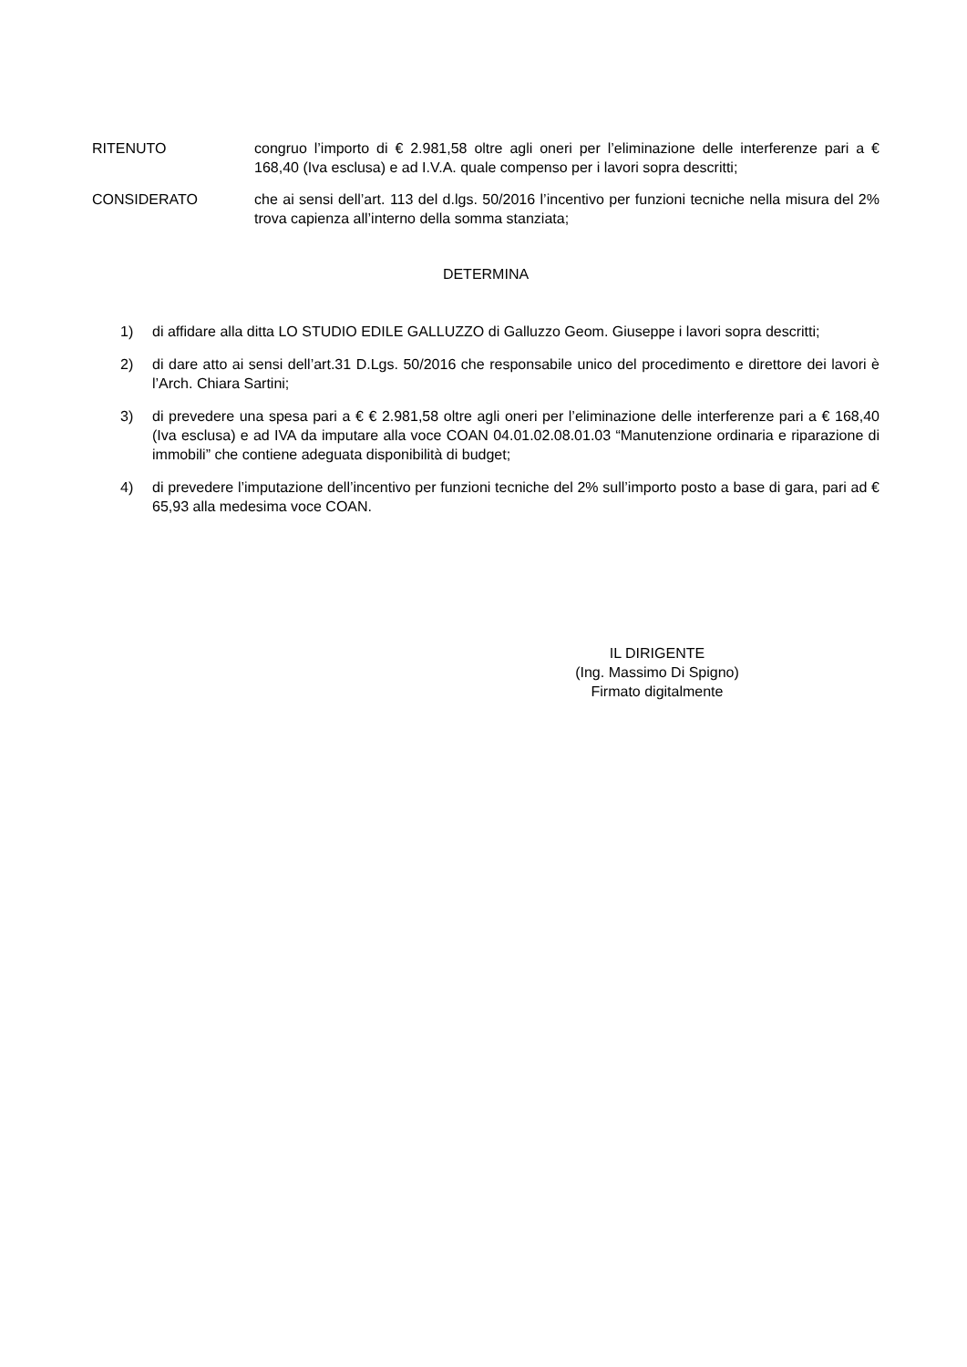RITENUTO congruo l’importo di € 2.981,58 oltre agli oneri per l’eliminazione delle interferenze pari a € 168,40 (Iva esclusa) e ad I.V.A. quale compenso per i lavori sopra descritti;
CONSIDERATO che ai sensi dell’art. 113 del d.lgs. 50/2016 l’incentivo per funzioni tecniche nella misura del 2% trova capienza all’interno della somma stanziata;
DETERMINA
1) di affidare alla ditta LO STUDIO EDILE GALLUZZO di Galluzzo Geom. Giuseppe i lavori sopra descritti;
2) di dare atto ai sensi dell’art.31 D.Lgs. 50/2016 che responsabile unico del procedimento e direttore dei lavori è l’Arch. Chiara Sartini;
3) di prevedere una spesa pari a € € 2.981,58 oltre agli oneri per l’eliminazione delle interferenze pari a € 168,40 (Iva esclusa) e ad IVA da imputare alla voce COAN 04.01.02.08.01.03 “Manutenzione ordinaria e riparazione di immobili” che contiene adeguata disponibilità di budget;
4) di prevedere l’imputazione dell’incentivo per funzioni tecniche del 2% sull’importo posto a base di gara, pari ad € 65,93 alla medesima voce COAN.
IL DIRIGENTE
(Ing. Massimo Di Spigno)
Firmato digitalmente